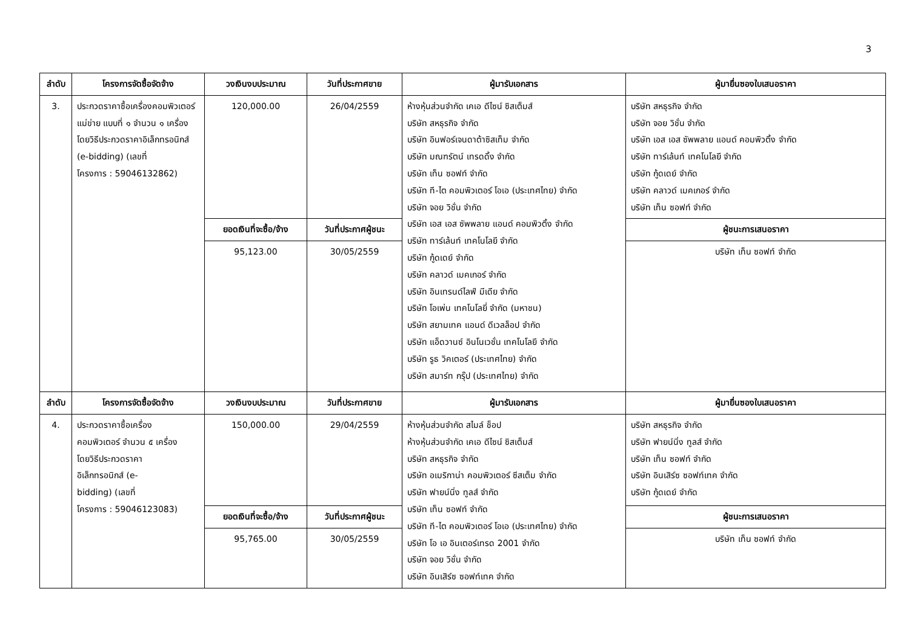3
| ลำดับ | โครงการจัดซื้อจัดจ้าง | วงเงินงบประมาณ | วันที่ประกาศขาย | ผู้มารับเอกสาร | ผู้มายื่นซองใบเสนอราคา |
| --- | --- | --- | --- | --- | --- |
| 3. | ประกวดราคาซื้อเครื่องคอมพิวเตอร์แม่ข่าย แบบที่ ๑ จำนวน ๑ เครื่อง โดยวิธีประกวดราคาอิเล็กทรอนิกส์ (e-bidding) (เลขที่ โครงการ : 59046132862) | 120,000.00 | 26/04/2559 | ห้างหุ้นส่วนจำกัด เคเอ ดีไซน์ ซิสเต็มส์ บริษัท สหธุรกิจ จำกัด บริษัท อินฟอร์เจนดาต้าซิสเท็ม จำกัด บริษัท มณฑรัตน์ เทรดดิ้ง จำกัด บริษัท เท็น ซอฟท์ จำกัด บริษัท ที-ไต คอมพิวเตอร์ โอเอ (ประเทศไทย) จำกัด บริษัท จอย วิชั่น จำกัด บริษัท เอส เอส ซัพพลาย แอนด์ คอมพิวติ้ง จำกัด บริษัท ทาร์เล้นท์ เทคโนโลยี จำกัด บริษัท กู้ดเดย์ จำกัด บริษัท คลาวด์ เมคเกอร์ จำกัด บริษัท อินเทรนด์ไลฟ์ มีเดีย จำกัด บริษัท โอเพ่น เทคโนโลยี่ จำกัด (มหาชน) บริษัท สยามเทค แอนด์ ดีเวลล็อป จำกัด บริษัท แอ็ดวานซ์ อินโนเวชั่น เทคโนโลยี จำกัด บริษัท รูธ วิคเตอร์ (ประเทศไทย) จำกัด บริษัท สมาร์ท กรุ๊ป (ประเทศไทย) จำกัด | บริษัท สหธุรกิจ จำกัด บริษัท จอย วิชั่น จำกัด บริษัท เอส เอส ซัพพลาย แอนด์ คอมพิวติ้ง จำกัด บริษัท ทาร์เล้นท์ เทคโนโลยี จำกัด บริษัท กู้ดเดย์ จำกัด บริษัท คลาวด์ เมคเกอร์ จำกัด บริษัท เท็น ซอฟท์ จำกัด |
| | | ยอดเงินที่จะซื้อ/จ้าง | วันที่ประกาศผู้ชนะ | | ผู้ชนะการเสนอราคา |
| | | 95,123.00 | 30/05/2559 | | บริษัท เท็น ซอฟท์ จำกัด |
| ลำดับ | โครงการจัดซื้อจัดจ้าง | วงเงินงบประมาณ | วันที่ประกาศขาย | ผู้มารับเอกสาร | ผู้มายื่นซองใบเสนอราคา |
| 4. | ประกวดราคาซื้อเครื่อง คอมพิวเตอร์ จำนวน ๕ เครื่อง โดยวิธีประกวดราคา อิเล็กทรอนิกส์ (e- bidding) (เลขที่ โครงการ : 59046123083) | 150,000.00 | 29/04/2559 | ห้างหุ้นส่วนจำกัด สไมล์ ช็อป ห้างหุ้นส่วนจำกัด เคเอ ดีไซน์ ซิสเต็มส์ บริษัท สหธุรกิจ จำกัด บริษัท อเมริกาน่า คอมพิวเตอร์ ซีสเต็ม จำกัด บริษัท ฟายน์นิ่ง ทูลส์ จำกัด บริษัท เท็น ซอฟท์ จำกัด บริษัท ที-ไต คอมพิวเตอร์ โอเอ (ประเทศไทย) จำกัด บริษัท โอ เอ อินเตอร์เทรด 2001 จำกัด บริษัท จอย วิชั่น จำกัด บริษัท อินเสิร์ซ ซอฟท์เทค จำกัด | บริษัท สหธุรกิจ จำกัด บริษัท ฟายน์นิ่ง ทูลส์ จำกัด บริษัท เท็น ซอฟท์ จำกัด บริษัท อินเสิร์ซ ซอฟท์เทค จำกัด บริษัท กู้ดเดย์ จำกัด |
| | | ยอดเงินที่จะซื้อ/จ้าง | วันที่ประกาศผู้ชนะ | | ผู้ชนะการเสนอราคา |
| | | 95,765.00 | 30/05/2559 | | บริษัท เท็น ซอฟท์ จำกัด |